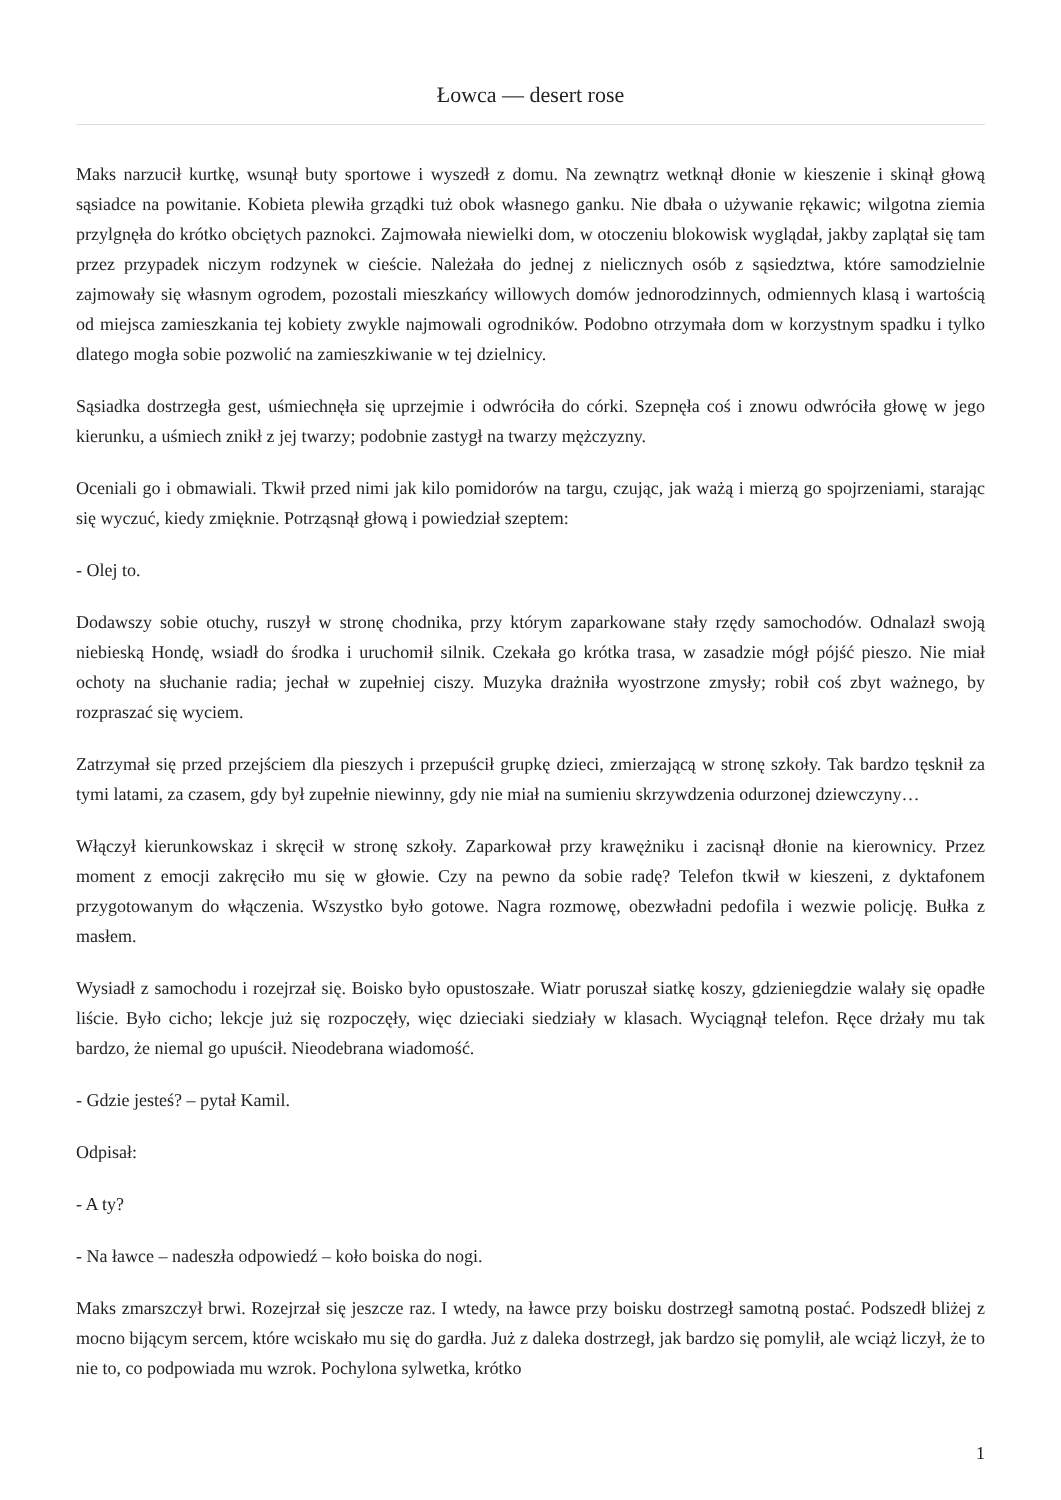Łowca — desert rose
Maks narzucił kurtkę, wsunął buty sportowe i wyszedł z domu. Na zewnątrz wetknął dłonie w kieszenie i skinął głową sąsiadce na powitanie. Kobieta plewiła grządki tuż obok własnego ganku. Nie dbała o używanie rękawic; wilgotna ziemia przylgnęła do krótko obciętych paznokci. Zajmowała niewielki dom, w otoczeniu blokowisk wyglądał, jakby zaplątał się tam przez przypadek niczym rodzynek w cieście. Należała do jednej z nielicznych osób z sąsiedztwa, które samodzielnie zajmowały się własnym ogrodem, pozostali mieszkańcy willowych domów jednorodzinnych, odmiennych klasą i wartością od miejsca zamieszkania tej kobiety zwykle najmowali ogrodników. Podobno otrzymała dom w korzystnym spadku i tylko dlatego mogła sobie pozwolić na zamieszkiwanie w tej dzielnicy.
Sąsiadka dostrzegła gest, uśmiechnęła się uprzejmie i odwróciła do córki. Szepnęła coś i znowu odwróciła głowę w jego kierunku, a uśmiech znikł z jej twarzy; podobnie zastygł na twarzy mężczyzny.
Oceniali go i obmawiali. Tkwił przed nimi jak kilo pomidorów na targu, czując, jak ważą i mierzą go spojrzeniami, starając się wyczuć, kiedy zmięknie. Potrząsnął głową i powiedział szeptem:
- Olej to.
Dodawszy sobie otuchy, ruszył w stronę chodnika, przy którym zaparkowane stały rzędy samochodów. Odnalazł swoją niebieską Hondę, wsiadł do środka i uruchomił silnik. Czekała go krótka trasa, w zasadzie mógł pójść pieszo. Nie miał ochoty na słuchanie radia; jechał w zupełniej ciszy. Muzyka drażniła wyostrzone zmysły; robił coś zbyt ważnego, by rozpraszać się wyciem.
Zatrzymał się przed przejściem dla pieszych i przepuścił grupkę dzieci, zmierzającą w stronę szkoły. Tak bardzo tęsknił za tymi latami, za czasem, gdy był zupełnie niewinny, gdy nie miał na sumieniu skrzywdzenia odurzonej dziewczyny…
Włączył kierunkowskaz i skręcił w stronę szkoły. Zaparkował przy krawężniku i zacisnął dłonie na kierownicy. Przez moment z emocji zakręciło mu się w głowie. Czy na pewno da sobie radę? Telefon tkwił w kieszeni, z dyktafonem przygotowanym do włączenia. Wszystko było gotowe. Nagra rozmowę, obezwładni pedofila i wezwie policję. Bułka z masłem.
Wysiadł z samochodu i rozejrzał się. Boisko było opustoszałe. Wiatr poruszał siatkę koszy, gdzieniegdzie walały się opadłe liście. Było cicho; lekcje już się rozpoczęły, więc dzieciaki siedziały w klasach. Wyciągnął telefon. Ręce drżały mu tak bardzo, że niemal go upuścił. Nieodebrana wiadomość.
- Gdzie jesteś? – pytał Kamil.
Odpisał:
- A ty?
- Na ławce – nadeszła odpowiedź – koło boiska do nogi.
Maks zmarszczył brwi. Rozejrzał się jeszcze raz. I wtedy, na ławce przy boisku dostrzegł samotną postać. Podszedł bliżej z mocno bijącym sercem, które wciskało mu się do gardła. Już z daleka dostrzegł, jak bardzo się pomylił, ale wciąż liczył, że to nie to, co podpowiada mu wzrok. Pochylona sylwetka, krótko
1